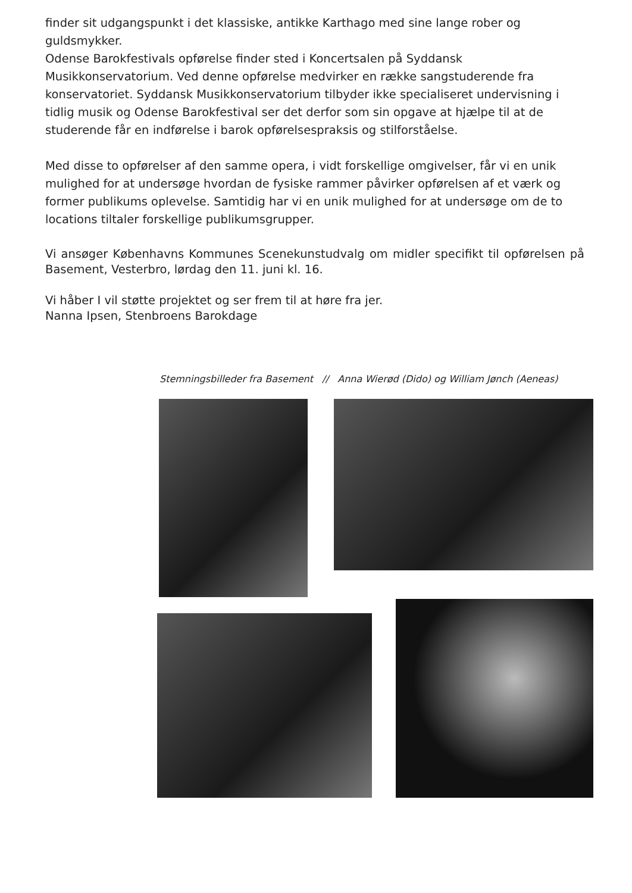finder sit udgangspunkt i det klassiske, antikke Karthago med sine lange rober og guldsmykker.
Odense Barokfestivals opførelse finder sted i Koncertsalen på Syddansk Musikkonservatorium. Ved denne opførelse medvirker en række sangstuderende fra konservatoriet. Syddansk Musikkonservatorium tilbyder ikke specialiseret undervisning i tidlig musik og Odense Barokfestival ser det derfor som sin opgave at hjælpe til at de studerende får en indførelse i barok opførelsespraksis og stilforståelse.
Med disse to opførelser af den samme opera, i vidt forskellige omgivelser, får vi en unik mulighed for at undersøge hvordan de fysiske rammer påvirker opførelsen af et værk og former publikums oplevelse. Samtidig har vi en unik mulighed for at undersøge om de to locations tiltaler forskellige publikumsgrupper.
Vi ansøger Københavns Kommunes Scenekunstudvalg om midler specifikt til opførelsen på Basement, Vesterbro, lørdag den 11. juni kl. 16.
Vi håber I vil støtte projektet og ser frem til at høre fra jer.
Nanna Ipsen, Stenbroens Barokdage
Stemningsbilleder fra Basement // Anna Wierød (Dido) og William Jønch (Aeneas)